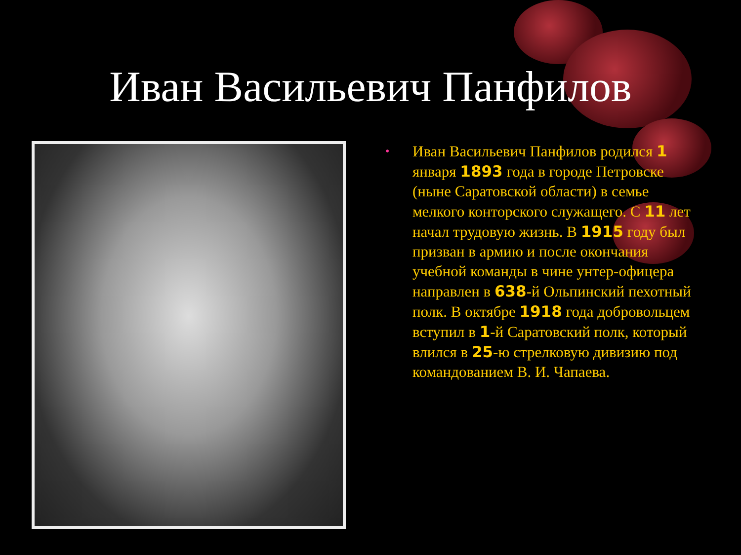Иван Васильевич Панфилов
•
Иван Васильевич Панфилов родился 1 января 1893 года в городе Петровске (ныне Саратовской области) в семье мелкого конторского служащего. С 11 лет начал трудовую жизнь. В 1915 году был призван в армию и после окончания учебной команды в чине унтер-офицера направлен в 638-й Ольпинский пехотный полк. В октябре 1918 года добровольцем вступил в 1-й Саратовский полк, который влился в 25-ю стрелковую дивизию под командованием В. И. Чапаева.